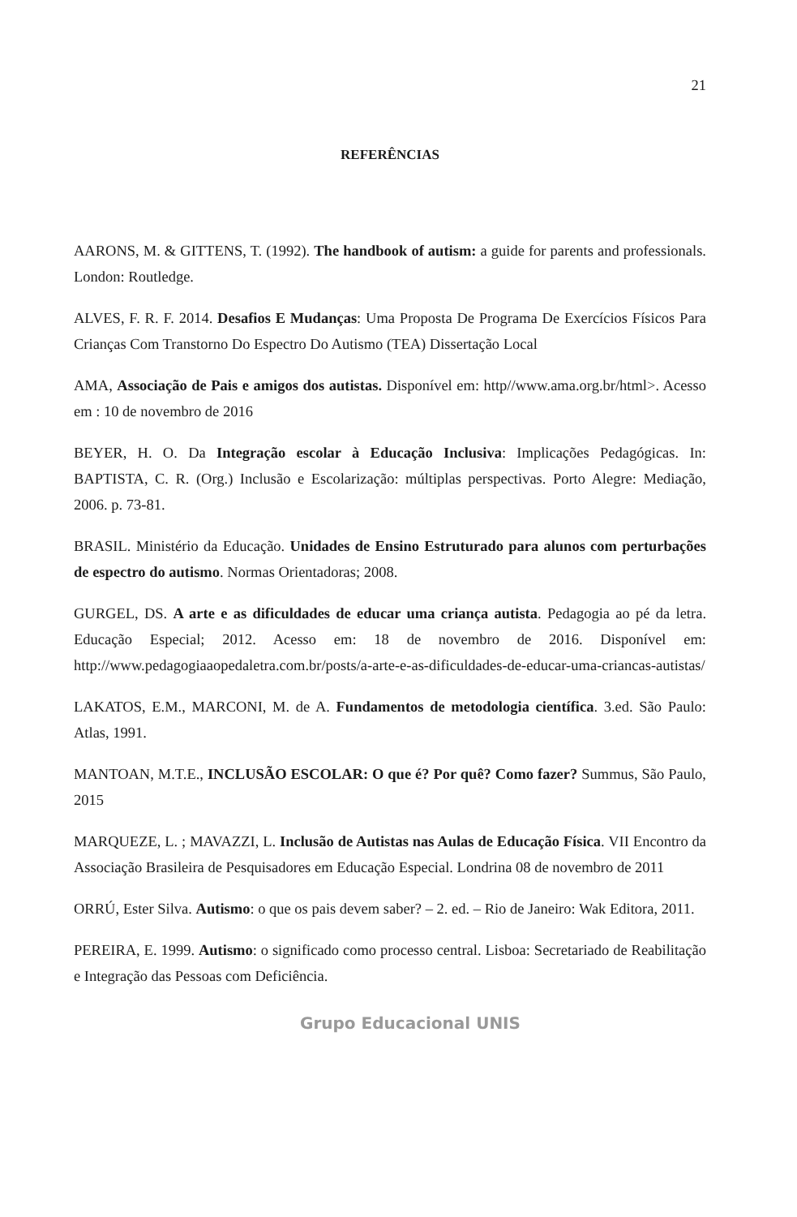21
REFERÊNCIAS
AARONS, M. & GITTENS, T. (1992). The handbook of autism: a guide for parents and professionals. London: Routledge.
ALVES, F. R. F. 2014. Desafios E Mudanças: Uma Proposta De Programa De Exercícios Físicos Para Crianças Com Transtorno Do Espectro Do Autismo (TEA) Dissertação Local
AMA, Associação de Pais e amigos dos autistas. Disponível em: http//www.ama.org.br/html>. Acesso em : 10 de novembro de 2016
BEYER, H. O. Da Integração escolar à Educação Inclusiva: Implicações Pedagógicas. In: BAPTISTA, C. R. (Org.) Inclusão e Escolarização: múltiplas perspectivas. Porto Alegre: Mediação, 2006. p. 73-81.
BRASIL. Ministério da Educação. Unidades de Ensino Estruturado para alunos com perturbações de espectro do autismo. Normas Orientadoras; 2008.
GURGEL, DS. A arte e as dificuldades de educar uma criança autista. Pedagogia ao pé da letra. Educação Especial; 2012. Acesso em: 18 de novembro de 2016. Disponível em: http://www.pedagogiaaopedaletra.com.br/posts/a-arte-e-as-dificuldades-de-educar-uma-criancas-autistas/
LAKATOS, E.M., MARCONI, M. de A. Fundamentos de metodologia científica. 3.ed. São Paulo: Atlas, 1991.
MANTOAN, M.T.E., INCLUSÃO ESCOLAR: O que é? Por quê? Como fazer? Summus, São Paulo, 2015
MARQUEZE, L. ; MAVAZZI, L. Inclusão de Autistas nas Aulas de Educação Física. VII Encontro da Associação Brasileira de Pesquisadores em Educação Especial. Londrina 08 de novembro de 2011
ORRÚ, Ester Silva. Autismo: o que os pais devem saber? – 2. ed. – Rio de Janeiro: Wak Editora, 2011.
PEREIRA, E. 1999. Autismo: o significado como processo central. Lisboa: Secretariado de Reabilitação e Integração das Pessoas com Deficiência.
Grupo Educacional UNIS